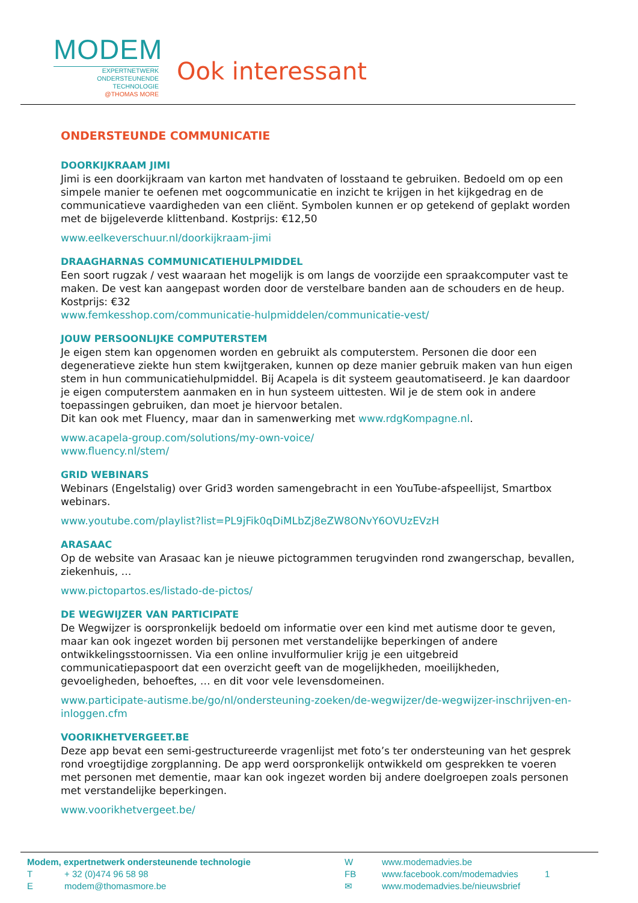MODEM
EXPERTNETWERK
ONDERSTEUNENDE TECHNOLOGIE
@THOMAS MORE
Ook interessant
ONDERSTEUNDE COMMUNICATIE
DOORKIJKRAAM JIMI
Jimi is een doorkijkraam van karton met handvaten of losstaand te gebruiken. Bedoeld om op een simpele manier te oefenen met oogcommunicatie en inzicht te krijgen in het kijkgedrag en de communicatieve vaardigheden van een cliënt. Symbolen kunnen er op getekend of geplakt worden met de bijgeleverde klittenband. Kostprijs: €12,50
www.eelkeverschuur.nl/doorkijkraam-jimi
DRAAGHARNAS COMMUNICATIEHULPMIDDEL
Een soort rugzak / vest waaraan het mogelijk is om langs de voorzijde een spraakcomputer vast te maken. De vest kan aangepast worden door de verstelbare banden aan de schouders en de heup. Kostprijs: €32
www.femkesshop.com/communicatie-hulpmiddelen/communicatie-vest/
JOUW PERSOONLIJKE COMPUTERSTEM
Je eigen stem kan opgenomen worden en gebruikt als computerstem. Personen die door een degeneratieve ziekte hun stem kwijtgeraken, kunnen op deze manier gebruik maken van hun eigen stem in hun communicatiehulpmiddel. Bij Acapela is dit systeem geautomatiseerd. Je kan daardoor je eigen computerstem aanmaken en in hun systeem uittesten. Wil je de stem ook in andere toepassingen gebruiken, dan moet je hiervoor betalen.
Dit kan ook met Fluency, maar dan in samenwerking met www.rdgKompagne.nl.
www.acapela-group.com/solutions/my-own-voice/
www.fluency.nl/stem/
GRID WEBINARS
Webinars (Engelstalig) over Grid3 worden samengebracht in een YouTube-afspeellijst, Smartbox webinars.
www.youtube.com/playlist?list=PL9jFik0qDiMLbZj8eZW8ONvY6OVUzEVzH
ARASAAC
Op de website van Arasaac kan je nieuwe pictogrammen terugvinden rond zwangerschap, bevallen, ziekenhuis, …
www.pictopartos.es/listado-de-pictos/
DE WEGWIJZER VAN PARTICIPATE
De Wegwijzer is oorspronkelijk bedoeld om informatie over een kind met autisme door te geven, maar kan ook ingezet worden bij personen met verstandelijke beperkingen of andere ontwikkelingsstoornissen. Via een online invulformulier krijg je een uitgebreid communicatiepaspoort dat een overzicht geeft van de mogelijkheden, moeilijkheden, gevoeligheden, behoeftes, … en dit voor vele levensdomeinen.
www.participate-autisme.be/go/nl/ondersteuning-zoeken/de-wegwijzer/de-wegwijzer-inschrijven-en-inloggen.cfm
VOORIKHETVERGEET.BE
Deze app bevat een semi-gestructureerde vragenlijst met foto’s ter ondersteuning van het gesprek rond vroegtijdige zorgplanning. De app werd oorspronkelijk ontwikkeld om gesprekken te voeren met personen met dementie, maar kan ook ingezet worden bij andere doelgroepen zoals personen met verstandelijke beperkingen.
www.voorikhetvergeet.be/
Modem, expertnetwerk ondersteunende technologie
T + 32 (0)474 96 58 98
Emodem@thomasmore.be
Wwww.modemadvies.be
FB www.facebook.com/modemadvies 1
✉ www.modemadvies.be/nieuwsbrief